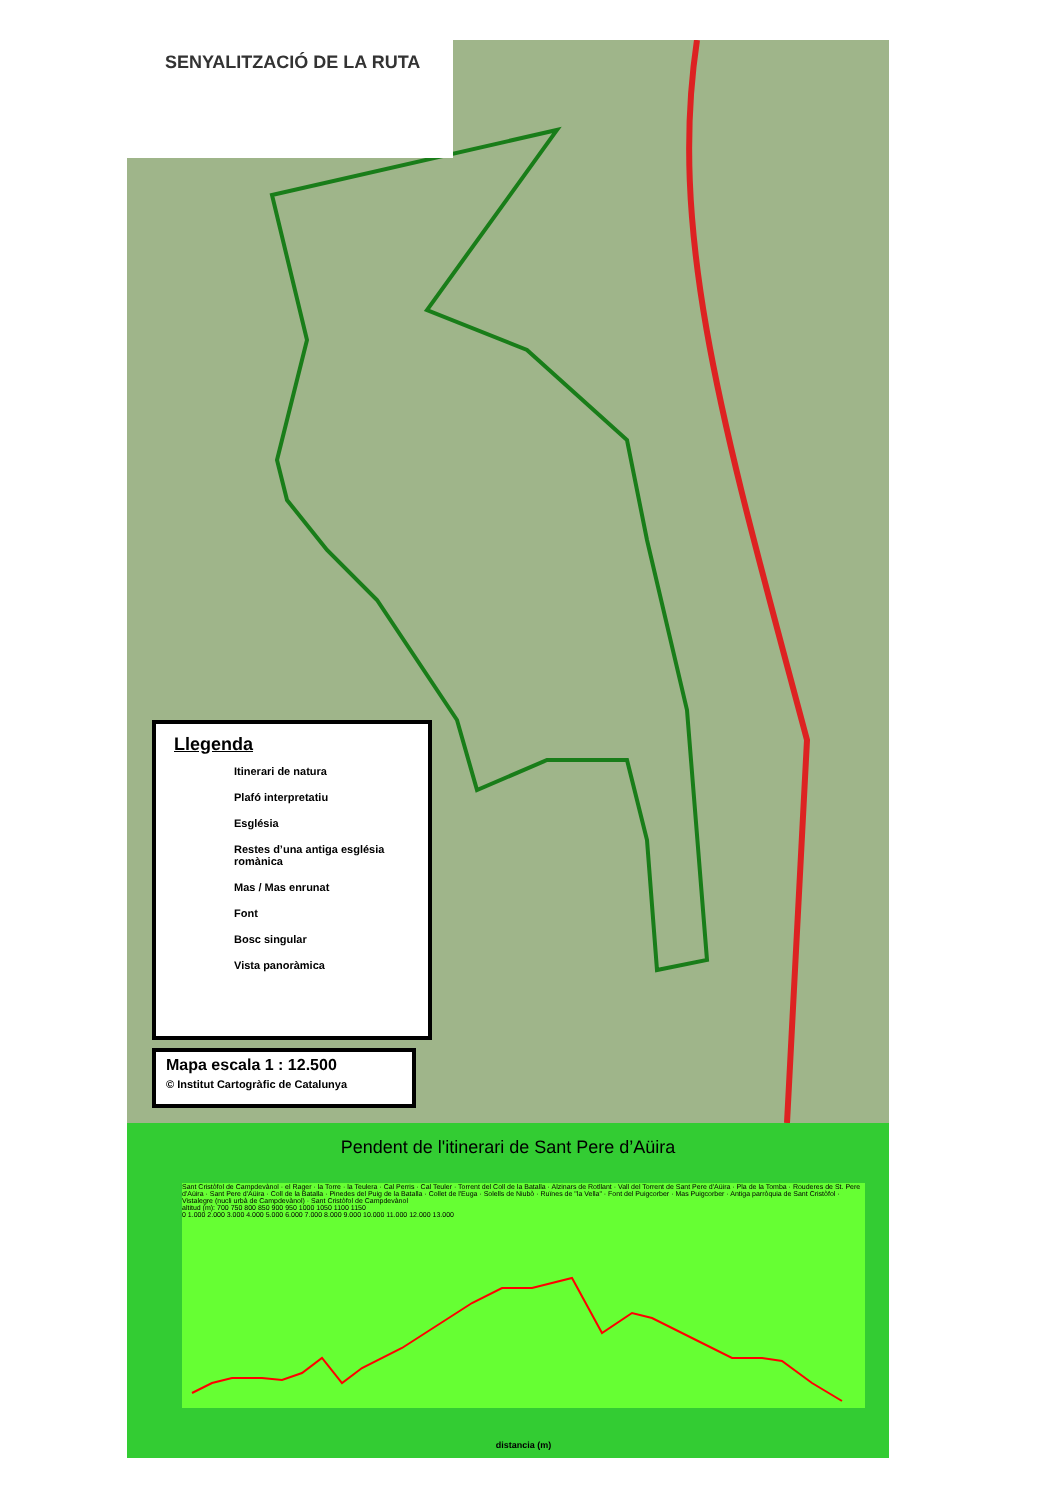SENYALITZACIÓ DE LA RUTA
Llegenda
Itinerari de natura
Plafó interpretatiu
Església
Restes d’una antiga església romànica
Mas / Mas enrunat
Font
Bosc singular
Vista panoràmica
Mapa escala 1 : 12.500
© Institut Cartogràfic de Catalunya
Pendent de l'itinerari de Sant Pere d’Aüira
distancia (m)
Sant Cristòfol de Campdevànol · el Rager · la Torre · la Teulera · Cal Perris · Cal Teuler · Torrent del Coll de la Batalla · Alzinars de Rotllant · Vall del Torrent de Sant Pere d'Aüira · Pla de la Tomba · Rouderes de St. Pere d'Aüira · Sant Pere d'Aüira · Coll de la Batalla · Pinedes del Puig de la Batalla · Collet de l'Euga · Solells de Niubò · Ruïnes de "la Vella" · Font del Puigcorber · Mas Puigcorber · Antiga parròquia de Sant Cristòfol · Vistalegre (nucli urbà de Campdevànol) · Sant Cristòfol de Campdevànol
altitud (m): 700 750 800 850 900 950 1000 1050 1100 1150
0 1.000 2.000 3.000 4.000 5.000 6.000 7.000 8.000 9.000 10.000 11.000 12.000 13.000